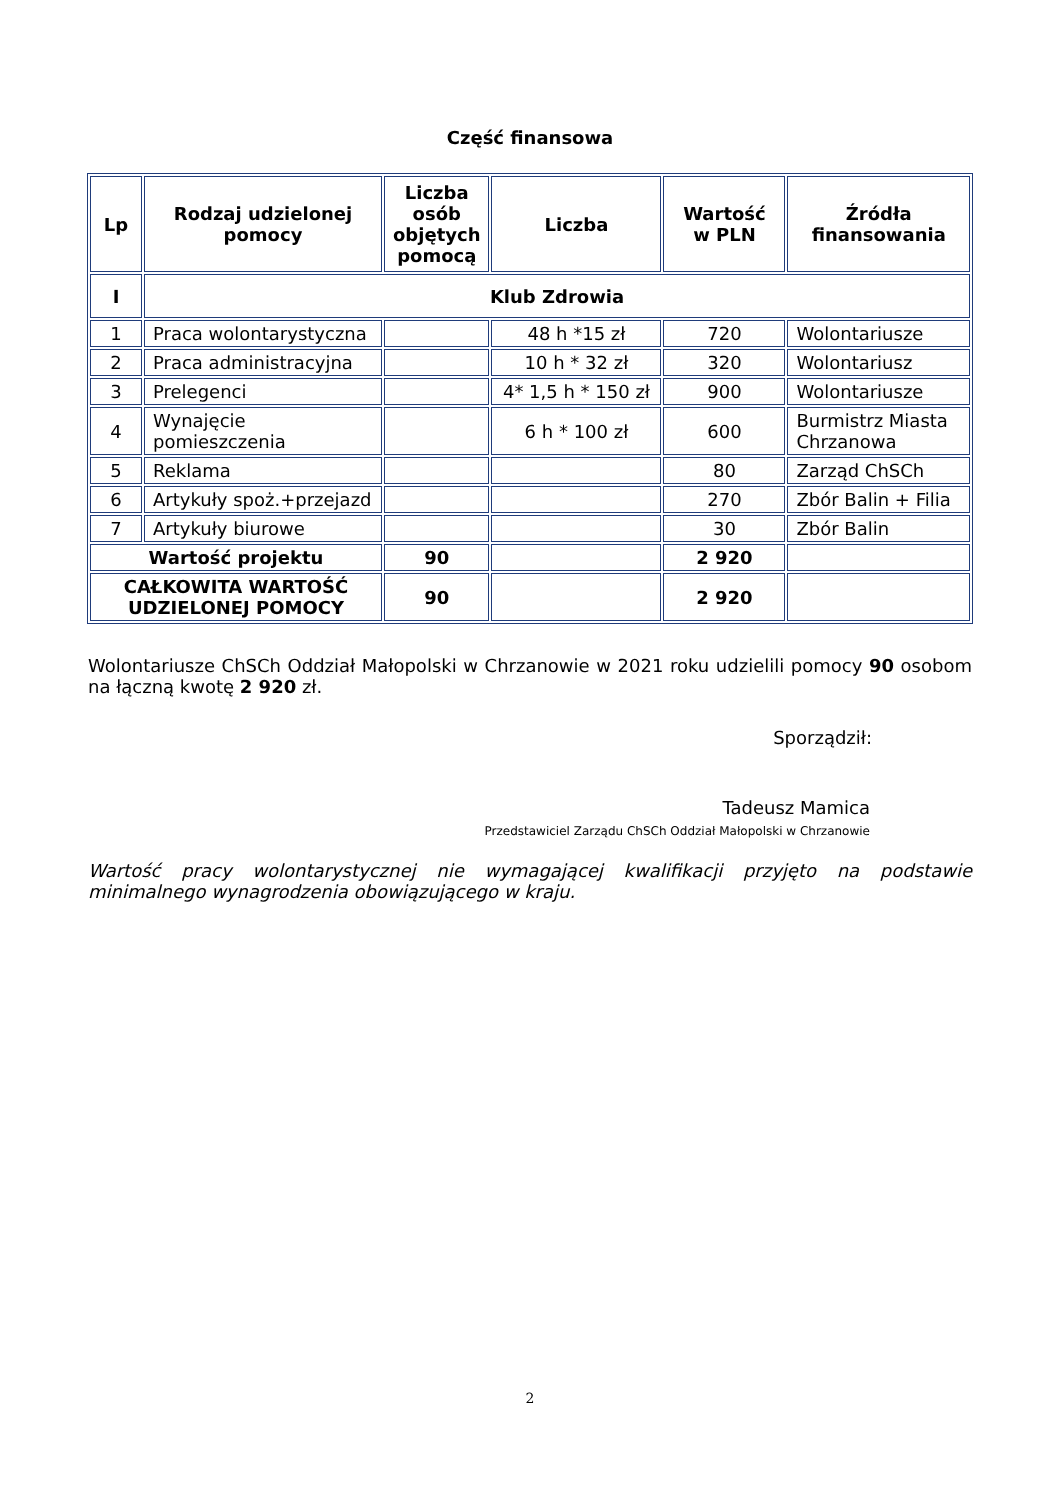Część finansowa
| Lp | Rodzaj udzielonej pomocy | Liczba osób objętych pomocą | Liczba | Wartość w PLN | Źródła finansowania |
| --- | --- | --- | --- | --- | --- |
| I | Klub Zdrowia | | | | |
| 1 | Praca wolontarystyczna | | 48 h *15 zł | 720 | Wolontariusze |
| 2 | Praca administracyjna | | 10 h * 32 zł | 320 | Wolontariusz |
| 3 | Prelegenci | | 4* 1,5 h * 150 zł | 900 | Wolontariusze |
| 4 | Wynajęcie pomieszczenia | | 6 h * 100 zł | 600 | Burmistrz Miasta Chrzanowa |
| 5 | Reklama | | | 80 | Zarząd ChSCh |
| 6 | Artykuły spoż.+przejazd | | | 270 | Zbór Balin + Filia |
| 7 | Artykuły biurowe | | | 30 | Zbór Balin |
| Wartość projektu | | 90 | | 2 920 | |
| CAŁKOWITA WARTOŚĆ UDZIELONEJ POMOCY | | 90 | | 2 920 | |
Wolontariusze ChSCh Oddział Małopolski w Chrzanowie w 2021 roku udzielili pomocy 90 osobom na łączną kwotę 2 920 zł.
Sporządził:
Tadeusz Mamica
Przedstawiciel Zarządu ChSCh Oddział Małopolski w Chrzanowie
Wartość pracy wolontarystycznej nie wymagającej kwalifikacji przyjęto na podstawie minimalnego wynagrodzenia obowiązującego w kraju.
2